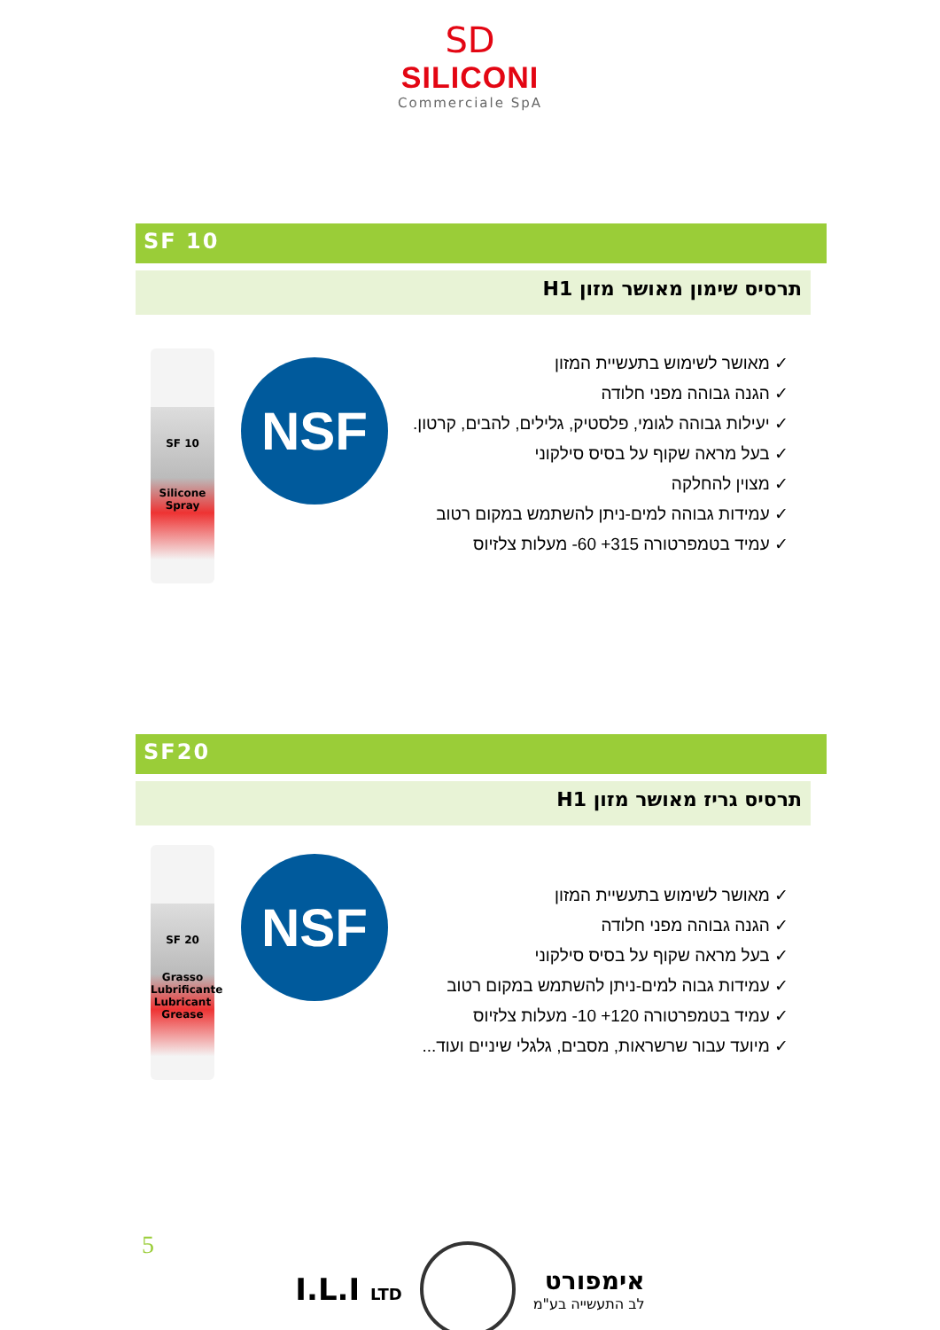SD
SILICONI
Commerciale SpA
SF 10
תרסיס שימון מאושר מזון H1
SF 10
Silicone Spray
NSF
✓ מאושר לשימוש בתעשיית המזון
✓ הגנה גבוהה מפני חלודה
✓ יעילות גבוהה לגומי, פלסטיק, גלילים, להבים, קרטון.
✓ בעל מראה שקוף על בסיס סילקוני
✓ מצוין להחלקה
✓ עמידות גבוהה למים-ניתן להשתמש במקום רטוב
✓ עמיד בטמפרטורה ‎-60 +315‎ מעלות צלזיוס
SF20
תרסיס גריז מאושר מזון H1
SF 20
Grasso Lubrificante
Lubricant Grease
NSF
✓ מאושר לשימוש בתעשיית המזון
✓ הגנה גבוהה מפני חלודה
✓ בעל מראה שקוף על בסיס סילקוני
✓ עמידות גבוה למים-ניתן להשתמש במקום רטוב
✓ עמיד בטמפרטורה ‎-10 +120‎ מעלות צלזיוס
✓ מיועד עבור שרשראות, מסבים, גלגלי שיניים ועוד...
5
I.L.I LTD
אימפורט
לב התעשייה בע"מ